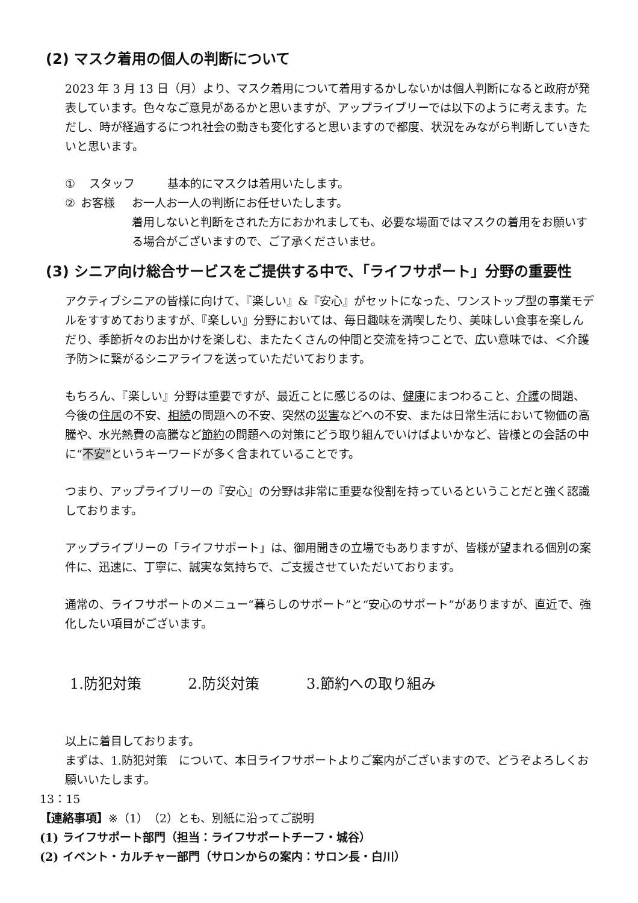(2) マスク着用の個人の判断について
2023 年 3 月 13 日（月）より、マスク着用について着用するかしないかは個人判断になると政府が発表しています。色々なご意見があるかと思いますが、アップライブリーでは以下のように考えます。ただし、時が経過するにつれ社会の動きも変化すると思いますので都度、状況をみながら判断していきたいと思います。
① スタッフ 基本的にマスクは着用いたします。
② お客様 お一人お一人の判断にお任せいたします。
着用しないと判断をされた方におかれましても、必要な場面ではマスクの着用をお願いする場合がございますので、ご了承くださいませ。
(3) シニア向け総合サービスをご提供する中で、「ライフサポート」分野の重要性
アクティブシニアの皆様に向けて、『楽しい』&『安心』がセットになった、ワンストップ型の事業モデルをすすめておりますが、『楽しい』分野においては、毎日趣味を満喫したり、美味しい食事を楽しんだり、季節折々のお出かけを楽しむ、またたくさんの仲間と交流を持つことで、広い意味では、＜介護予防＞に繋がるシニアライフを送っていただいております。
もちろん、『楽しい』分野は重要ですが、最近ことに感じるのは、健康にまつわること、介護の問題、今後の住居の不安、相続の問題への不安、突然の災害などへの不安、または日常生活において物価の高騰や、水光熱費の高騰など節約の問題への対策にどう取り組んでいけばよいかなど、皆様との会話の中に“不安”というキーワードが多く含まれていることです。
つまり、アップライブリーの『安心』の分野は非常に重要な役割を持っているということだと強く認識しております。
アップライブリーの「ライフサポート」は、御用聞きの立場でもありますが、皆様が望まれる個別の案件に、迅速に、丁寧に、誠実な気持ちで、ご支援させていただいております。
通常の、ライフサポートのメニュー“暮らしのサポート”と“安心のサポート”がありますが、直近で、強化したい項目がございます。
1.防犯対策 2.防災対策 3.節約への取り組み
以上に着目しております。
まずは、1.防犯対策　について、本日ライフサポートよりご案内がございますので、どうぞよろしくお願いいたします。
13：15
【連絡事項】※（1）（2）とも、別紙に沿ってご説明
(1) ライフサポート部門（担当：ライフサポートチーフ・城谷）
(2) イベント・カルチャー部門（サロンからの案内：サロン長・白川）